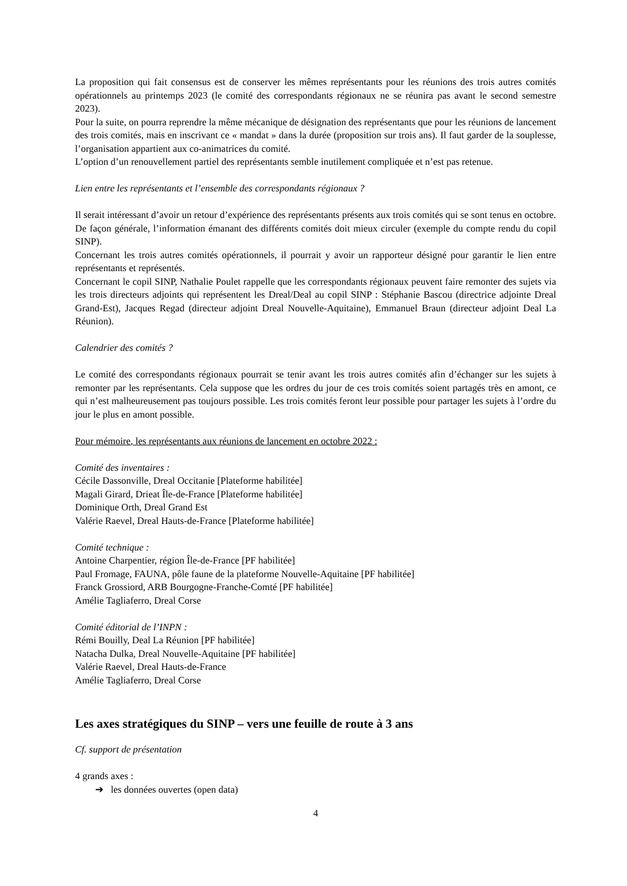La proposition qui fait consensus est de conserver les mêmes représentants pour les réunions des trois autres comités opérationnels au printemps 2023 (le comité des correspondants régionaux ne se réunira pas avant le second semestre 2023).
Pour la suite, on pourra reprendre la même mécanique de désignation des représentants que pour les réunions de lancement des trois comités, mais en inscrivant ce « mandat » dans la durée (proposition sur trois ans). Il faut garder de la souplesse, l’organisation appartient aux co-animatrices du comité.
L’option d’un renouvellement partiel des représentants semble inutilement compliquée et n’est pas retenue.
Lien entre les représentants et l’ensemble des correspondants régionaux ?
Il serait intéressant d’avoir un retour d’expérience des représentants présents aux trois comités qui se sont tenus en octobre. De façon générale, l’information émanant des différents comités doit mieux circuler (exemple du compte rendu du copil SINP).
Concernant les trois autres comités opérationnels, il pourrait y avoir un rapporteur désigné pour garantir le lien entre représentants et représentés.
Concernant le copil SINP, Nathalie Poulet rappelle que les correspondants régionaux peuvent faire remonter des sujets via les trois directeurs adjoints qui représentent les Dreal/Deal au copil SINP : Stéphanie Bascou (directrice adjointe Dreal Grand-Est), Jacques Regad (directeur adjoint Dreal Nouvelle-Aquitaine), Emmanuel Braun (directeur adjoint Deal La Réunion).
Calendrier des comités ?
Le comité des correspondants régionaux pourrait se tenir avant les trois autres comités afin d’échanger sur les sujets à remonter par les représentants. Cela suppose que les ordres du jour de ces trois comités soient partagés très en amont, ce qui n’est malheureusement pas toujours possible. Les trois comités feront leur possible pour partager les sujets à l’ordre du jour le plus en amont possible.
Pour mémoire, les représentants aux réunions de lancement en octobre 2022 :
Comité des inventaires :
Cécile Dassonville, Dreal Occitanie [Plateforme habilitée]
Magali Girard, Drieat Île-de-France [Plateforme habilitée]
Dominique Orth, Dreal Grand Est
Valérie Raevel, Dreal Hauts-de-France [Plateforme habilitée]
Comité technique :
Antoine Charpentier, région Île-de-France [PF habilitée]
Paul Fromage, FAUNA, pôle faune de la plateforme Nouvelle-Aquitaine [PF habilitée]
Franck Grossiord, ARB Bourgogne-Franche-Comté [PF habilitée]
Amélie Tagliaferro, Dreal Corse
Comité éditorial de l’INPN :
Rémi Bouilly, Deal La Réunion [PF habilitée]
Natacha Dulka, Dreal Nouvelle-Aquitaine [PF habilitée]
Valérie Raevel, Dreal Hauts-de-France
Amélie Tagliaferro, Dreal Corse
Les axes stratégiques du SINP – vers une feuille de route à 3 ans
Cf. support de présentation
4 grands axes :
➔ les données ouvertes (open data)
4